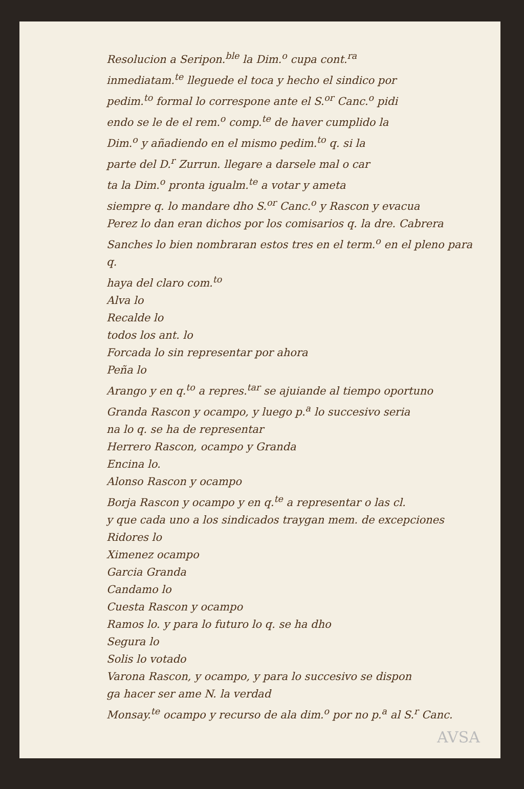Resolucion a Seripon.<sup>ble</sup> la Dim.<sup>o</sup> cupa cont.<sup>ra</sup>
inmediatam.<sup>te</sup> lleguede el toca y hecho el sindico por
pedim.<sup>to</sup> formal lo correspone ante el S.<sup>or</sup> Canc.<sup>o</sup> pidi
endo se le de el rem.<sup>o</sup> comp.<sup>te</sup> de haver cumplido la
Dim.<sup>o</sup> y añadiendo en el mismo pedim.<sup>to</sup> q. si la
parte del D.<sup>r</sup> Zurrun. llegare a darsele mal o car
ta la Dim.<sup>o</sup> pronta igualm.<sup>te</sup> a votar y ameta
siempre q. lo mandare dho S.<sup>or</sup> Canc.<sup>o</sup> y Rascon y evacua
Perez lo dan eran dichos por los comisarios q. la dre. Cabrera
Sanches lo bien nombraran estos tres en el term.<sup>o</sup> en el pleno para q.
haya del claro com.<sup>to</sup>
Alva lo
Recalde lo
todos los ant. lo
Forcada lo sin representar por ahora
Peña lo
Arango y en q.<sup>to</sup> a repres.<sup>tar</sup> se ajuiande al tiempo oportuno
Granda Rascon y ocampo, y luego p.<sup>a</sup> lo succesivo seria
na lo q. se ha de representar
Herrero Rascon, ocampo y Granda
Encina lo.
Alonso Rascon y ocampo
Borja Rascon y ocampo y en q.<sup>te</sup> a representar o las cl.
y que cada uno a los sindicados traygan mem. de excepciones
Ridores lo
Ximenez ocampo
Garcia Granda
Candamo lo
Cuesta Rascon y ocampo
Ramos lo. y para lo futuro lo q. se ha dho
Segura lo
Solis lo votado
Varona Rascon, y ocampo, y para lo succesivo se dispon
ga hacer ser ame N. la verdad
Monsay.<sup>te</sup> ocampo y recurso de ala dim.<sup>o</sup> por no p.<sup>a</sup> al S.<sup>r</sup> Canc.
AVSA